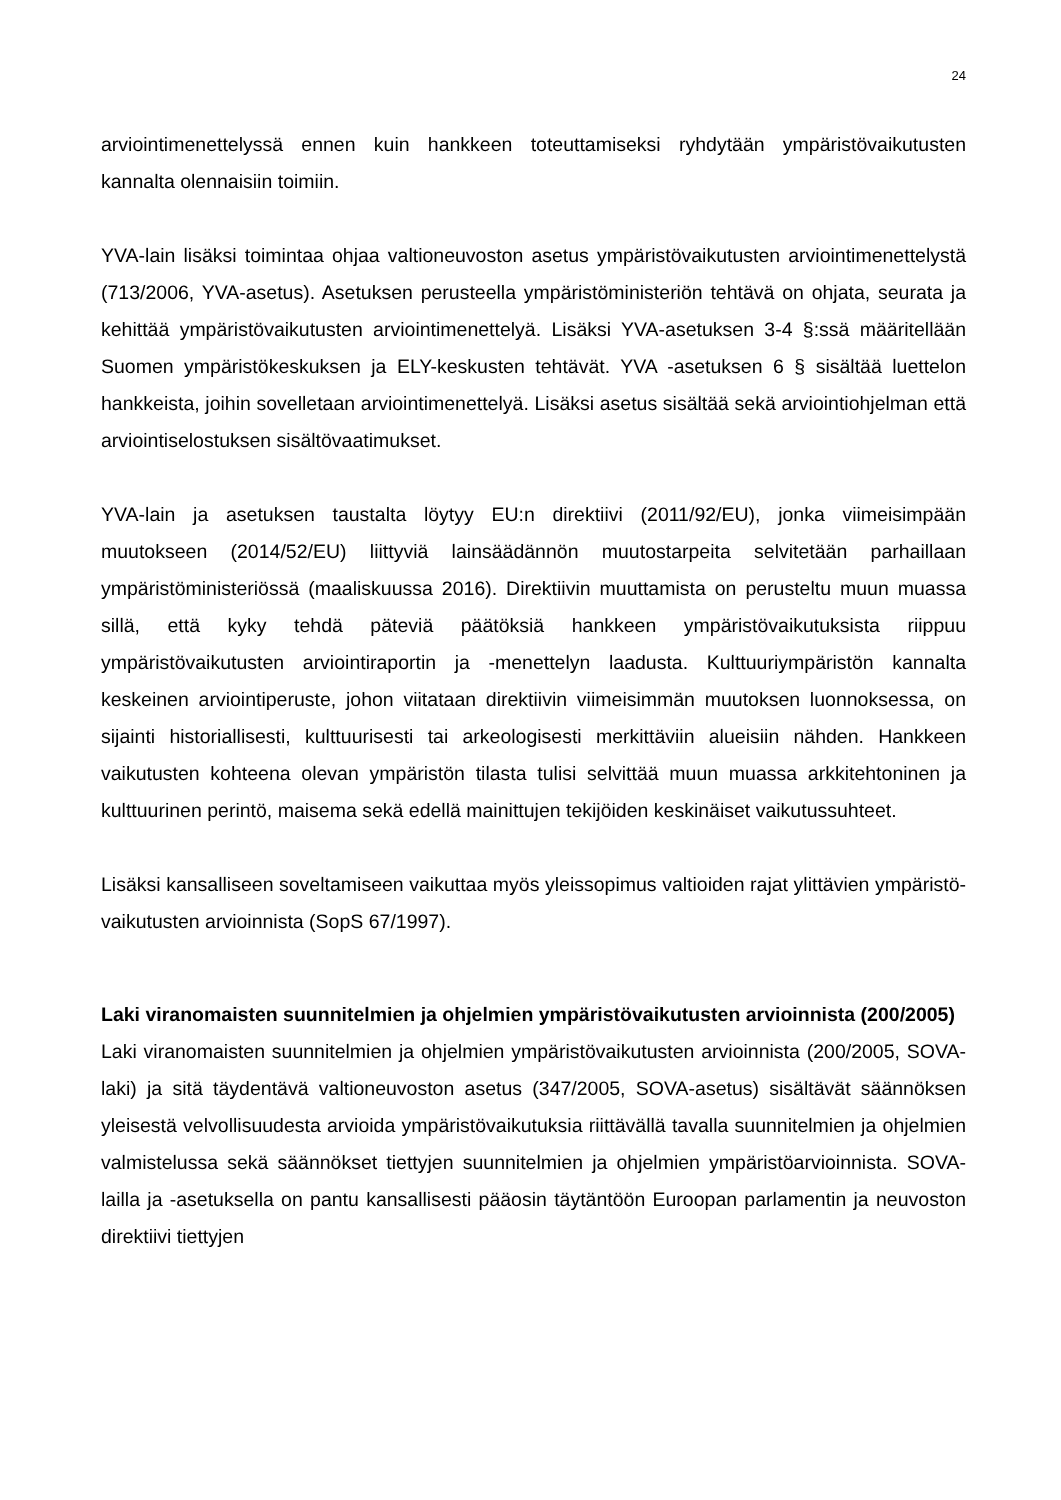24
arviointimenettelyssä ennen kuin hankkeen toteuttamiseksi ryhdytään ympäristövaikutusten kannalta olennaisiin toimiin.
YVA-lain lisäksi toimintaa ohjaa valtioneuvoston asetus ympäristövaikutusten arviointimenettelystä (713/2006, YVA-asetus). Asetuksen perusteella ympäristöministeriön tehtävä on ohjata, seurata ja kehittää ympäristövaikutusten arviointimenettelyä. Lisäksi YVA-asetuksen 3-4 §:ssä määritellään Suomen ympäristökeskuksen ja ELY-keskusten tehtävät. YVA -asetuksen 6 § sisältää luettelon hankkeista, joihin sovelletaan arviointimenettelyä. Lisäksi asetus sisältää sekä arviointiohjelman että arviointiselostuksen sisältövaatimukset.
YVA-lain ja asetuksen taustalta löytyy EU:n direktiivi (2011/92/EU), jonka viimeisimpään muutokseen (2014/52/EU) liittyviä lainsäädännön muutostarpeita selvitetään parhaillaan ympäristöministeriössä (maaliskuussa 2016). Direktiivin muuttamista on perusteltu muun muassa sillä, että kyky tehdä päteviä päätöksiä hankkeen ympäristövaikutuksista riippuu ympäristövaikutusten arviointiraportin ja -menettelyn laadusta. Kulttuuriympäristön kannalta keskeinen arviointiperuste, johon viitataan direktiivin viimeisimmän muutoksen luonnoksessa, on sijainti historiallisesti, kulttuurisesti tai arkeologisesti merkittäviin alueisiin nähden. Hankkeen vaikutusten kohteena olevan ympäristön tilasta tulisi selvittää muun muassa arkkitehtoninen ja kulttuurinen perintö, maisema sekä edellä mainittujen tekijöiden keskinäiset vaikutussuhteet.
Lisäksi kansalliseen soveltamiseen vaikuttaa myös yleissopimus valtioiden rajat ylittävien ympäristö-vaikutusten arvioinnista (SopS 67/1997).
Laki viranomaisten suunnitelmien ja ohjelmien ympäristövaikutusten arvioinnista (200/2005)
Laki viranomaisten suunnitelmien ja ohjelmien ympäristövaikutusten arvioinnista (200/2005, SOVA-laki) ja sitä täydentävä valtioneuvoston asetus (347/2005, SOVA-asetus) sisältävät säännöksen yleisestä velvollisuudesta arvioida ympäristövaikutuksia riittävällä tavalla suunnitelmien ja ohjelmien valmistelussa sekä säännökset tiettyjen suunnitelmien ja ohjelmien ympäristöarvioinnista. SOVA-lailla ja -asetuksella on pantu kansallisesti pääosin täytäntöön Euroopan parlamentin ja neuvoston direktiivi tiettyjen